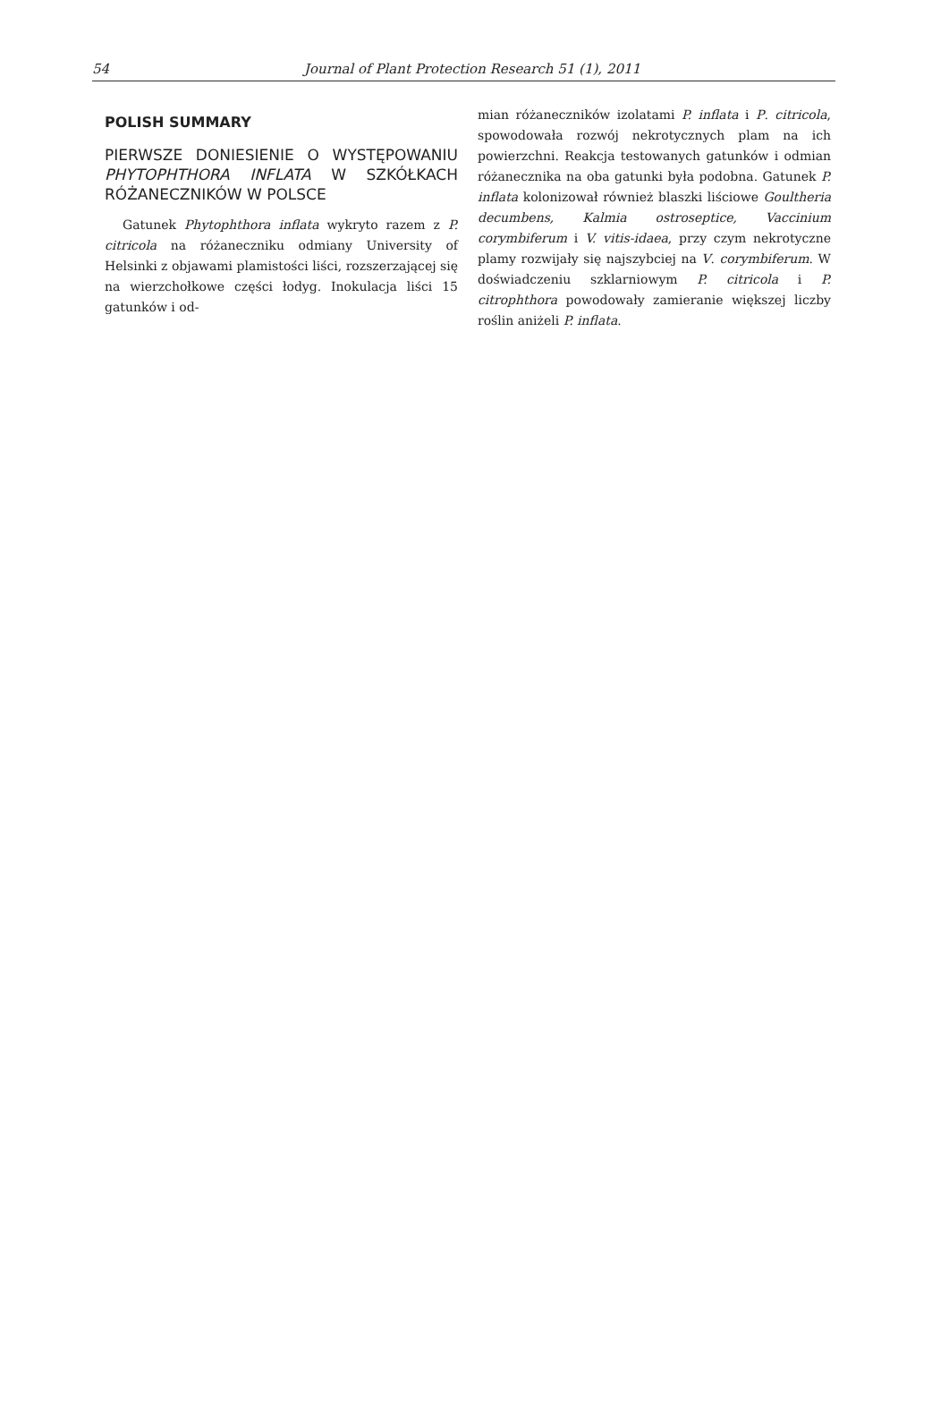54 Journal of Plant Protection Research 51 (1), 2011
POLISH SUMMARY
PIERWSZE DONIESIENIE O WYSTĘPOWANIU PHYTOPHTHORA INFLATA W SZKÓŁKACH RÓŻANECZNIKÓW W POLSCE
Gatunek Phytophthora inflata wykryto razem z P. citricola na różaneczniku odmiany University of Helsinki z objawami plamistości liści, rozszerzającej się na wierzchołkowe części łodyg. Inokulacja liści 15 gatunków i od-
mian różaneczników izolatami P. inflata i P. citricola, spowodowała rozwój nekrotycznych plam na ich powierzchni. Reakcja testowanych gatunków i odmian różanecznika na oba gatunki była podobna. Gatunek P. inflata kolonizował również blaszki liściowe Goultheria decumbens, Kalmia ostroseptice, Vaccinium corymbiferum i V. vitis-idaea, przy czym nekrotyczne plamy rozwijały się najszybciej na V. corymbiferum. W doświadczeniu szklarniowym P. citricola i P. citrophthora powodowały zamieranie większej liczby roślin aniżeli P. inflata.